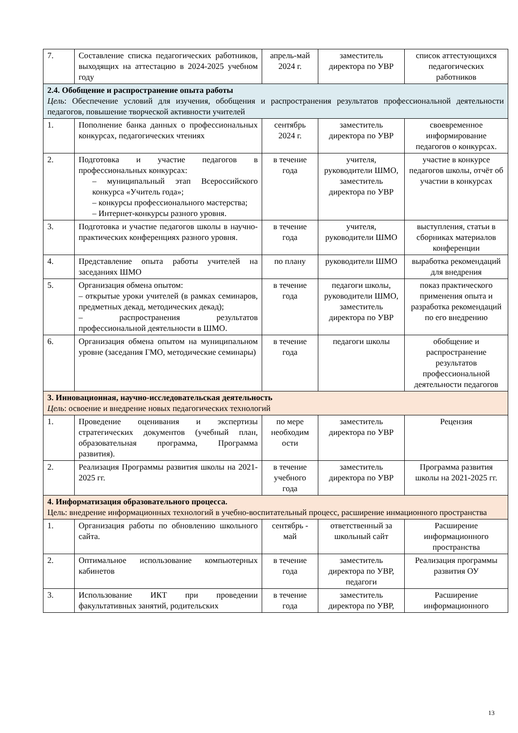| 7. | Составление списка педагогических работников, выходящих на аттестацию в 2024-2025 учебном году | апрель-май 2024 г. | заместитель директора по УВР | список аттестующихся педагогических работников |
| 2.4. Обобщение и распространение опыта работы Цель : Обеспечение условий для изучения, обобщения и распространения результатов профессиональной деятельности педагогов, повышение творческой активности учителей | | | | |
| 1. | Пополнение банка данных о профессиональных конкурсах, педагогических чтениях | сентябрь 2024 г. | заместитель директора по УВР | своевременное информирование педагогов о конкурсах. |
| 2. | Подготовка и участие педагогов в профессиональных конкурсах: – муниципальный этап Всероссийского конкурса «Учитель года»; – конкурсы профессионального мастерства; – Интернет-конкурсы разного уровня. | в течение года | учителя, руководители ШМО, заместитель директора по УВР | участие в конкурсе педагогов школы, отчёт об участии в конкурсах |
| 3. | Подготовка и участие педагогов школы в научно-практических конференциях разного уровня. | в течение года | учителя, руководители ШМО | выступления, статьи в сборниках материалов конференции |
| 4. | Представление опыта работы учителей на заседаниях ШМО | по плану | руководители ШМО | выработка рекомендаций для внедрения |
| 5. | Организация обмена опытом: – открытые уроки учителей (в рамках семинаров, предметных декад, методических декад); – распространения результатов профессиональной деятельности в ШМО. | в течение года | педагоги школы, руководители ШМО, заместитель директора по УВР | показ практического применения опыта и разработка рекомендаций по его внедрению |
| 6. | Организация обмена опытом на муниципальном уровне (заседания ГМО, методические семинары) | в течение года | педагоги школы | обобщение и распространение результатов профессиональной деятельности педагогов |
| 3. Инновационная, научно-исследовательская деятельность Цель : освоение и внедрение новых педагогических технологий | | | | |
| 1. | Проведение оценивания и экспертизы стратегических документов (учебный план, образовательная программа, Программа развития). | по мере необходим ости | заместитель директора по УВР | Рецензия |
| 2. | Реализация Программы развития школы на 2021-2025 гг. | в течение учебного года | заместитель директора по УВР | Программа развития школы на 2021-2025 гг. |
| 4. Информатизация образовательного процесса. Цель: внедрение информационных технологий в учебно-воспитательный процесс, расширение инмационного пространства | | | | |
| 1. | Организация работы по обновлению школьного сайта. | сентябрь - май | ответственный за школьный сайт | Расширение информационного пространства |
| 2. | Оптимальное использование компьютерных кабинетов | в течение года | заместитель директора по УВР, педагоги | Реализация программы развития ОУ |
| 3. | Использование ИКТ при проведении факультативных занятий, родительских | в течение года | заместитель директора по УВР, | Расширение информационного |
13